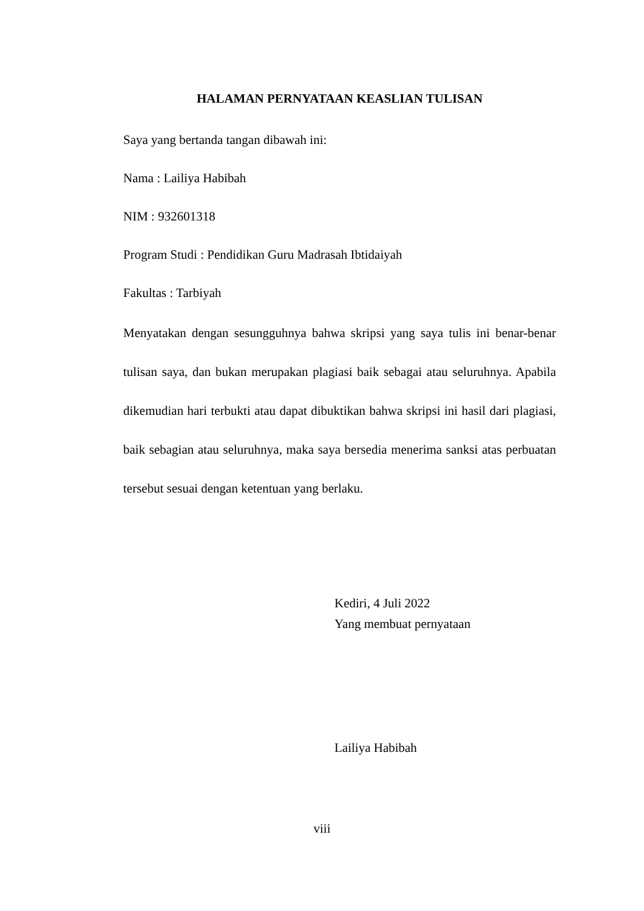HALAMAN PERNYATAAN KEASLIAN TULISAN
Saya yang bertanda tangan dibawah ini:
Nama : Lailiya Habibah
NIM : 932601318
Program Studi : Pendidikan Guru Madrasah Ibtidaiyah
Fakultas : Tarbiyah
Menyatakan dengan sesungguhnya bahwa skripsi yang saya tulis ini benar-benar tulisan saya, dan bukan merupakan plagiasi baik sebagai atau seluruhnya. Apabila dikemudian hari terbukti atau dapat dibuktikan bahwa skripsi ini hasil dari plagiasi, baik sebagian atau seluruhnya, maka saya bersedia menerima sanksi atas perbuatan tersebut sesuai dengan ketentuan yang berlaku.
Kediri, 4 Juli 2022
Yang membuat pernyataan
Lailiya Habibah
viii